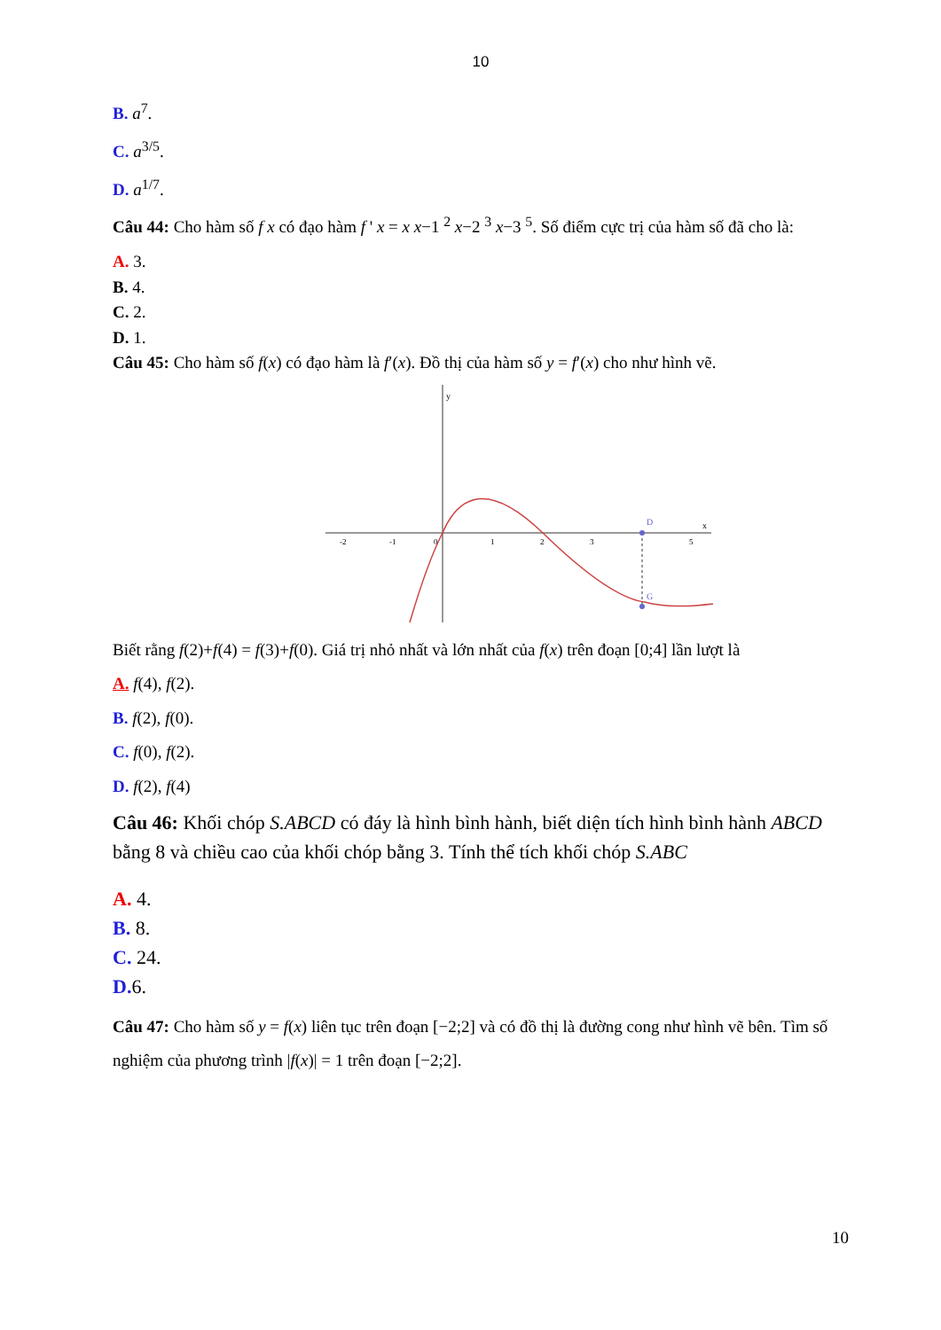10
B. a<sup>7</sup>.
C. a<sup>3/5</sup>.
D. a<sup>1/7</sup>.
Câu 44: Cho hàm số f x có đạo hàm f ' x = x x−1 <sup>2</sup> x−2 <sup>3</sup> x−3 <sup>5</sup>. Số điểm cực trị của hàm số đã cho là:
A. 3.
B. 4.
C. 2.
D. 1.
Câu 45: Cho hàm số f(x) có đạo hàm là f′(x). Đồ thị của hàm số y = f′(x) cho như hình vẽ.
y
x
-2
-1
0
1
2
3
5
D
G
Biết rằng f(2)+f(4) = f(3)+f(0). Giá trị nhỏ nhất và lớn nhất của f(x) trên đoạn [0;4] lần lượt là
A. f(4), f(2).
B. f(2), f(0).
C. f(0), f(2).
D. f(2), f(4)
Câu 46: Khối chóp S.ABCD có đáy là hình bình hành, biết diện tích hình bình hành ABCD bằng 8 và chiều cao của khối chóp bằng 3. Tính thể tích khối chóp S.ABC
A. 4.
B. 8.
C. 24.
D. 6.
Câu 47: Cho hàm số y = f(x) liên tục trên đoạn [−2;2] và có đồ thị là đường cong như hình vẽ bên. Tìm số nghiệm của phương trình |f(x)| = 1 trên đoạn [−2;2].
10